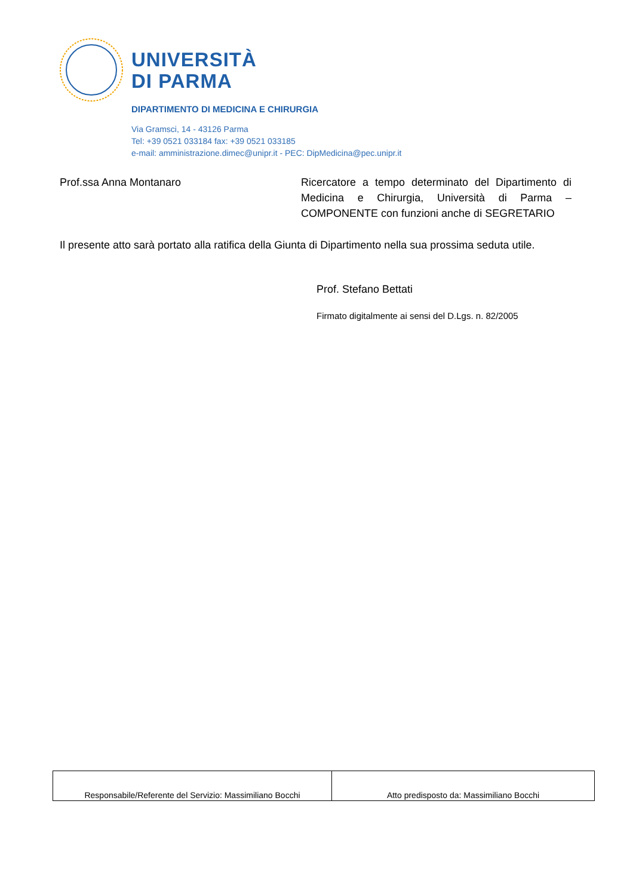UNIVERSITÀ
DI PARMA
DIPARTIMENTO DI MEDICINA E CHIRURGIA
Via Gramsci, 14 - 43126 Parma
Tel: +39 0521 033184 fax: +39 0521 033185
e-mail: amministrazione.dimec@unipr.it - PEC: DipMedicina@pec.unipr.it
Prof.ssa Anna Montanaro Ricercatore a tempo determinato del Dipartimento di Medicina e Chirurgia, Università di Parma – COMPONENTE con funzioni anche di SEGRETARIO
Il presente atto sarà portato alla ratifica della Giunta di Dipartimento nella sua prossima seduta utile.
Prof. Stefano Bettati
Firmato digitalmente ai sensi del D.Lgs. n. 82/2005
| Responsabile/Referente del Servizio: Massimiliano Bocchi | Atto predisposto da: Massimiliano Bocchi |